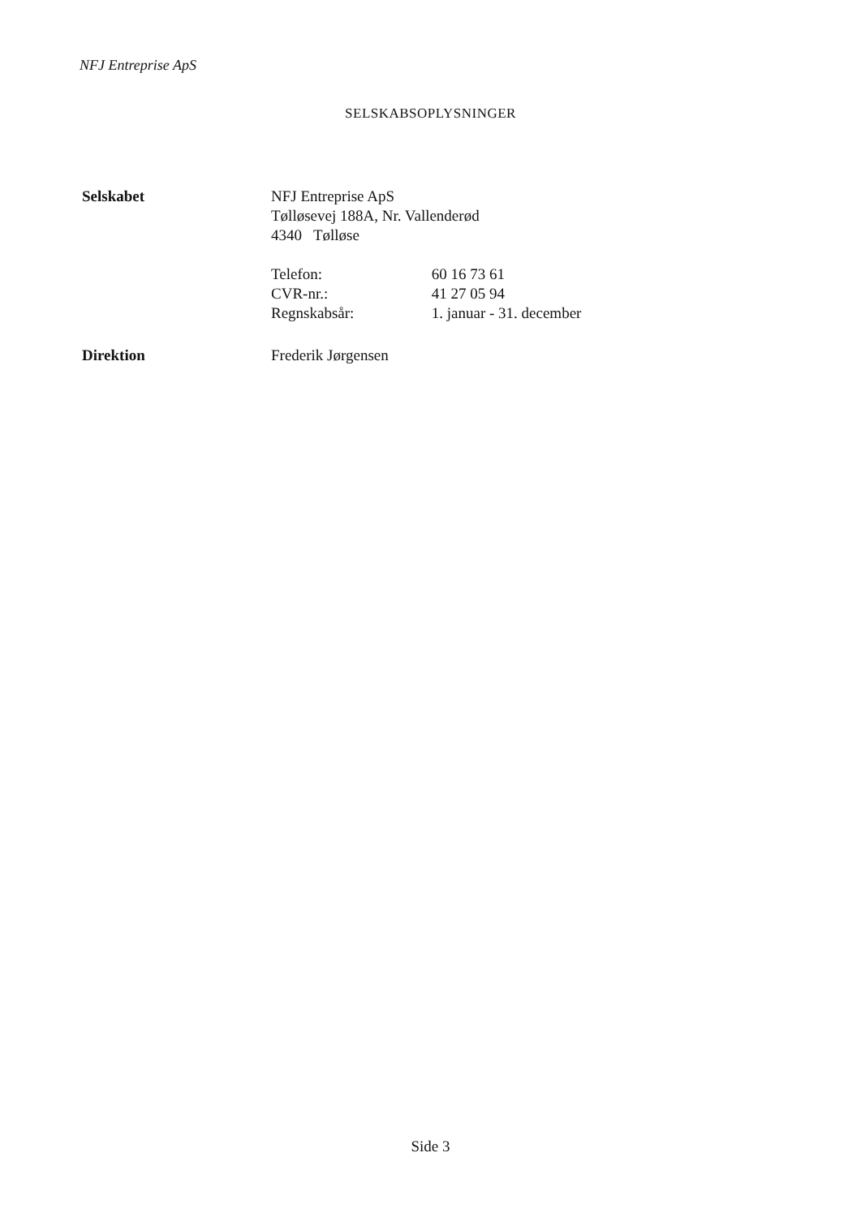NFJ Entreprise ApS
SELSKABSOPLYSNINGER
Selskabet
NFJ Entreprise ApS
Tølløsevej 188A, Nr. Vallenderød
4340 Tølløse
Telefon: 60 16 73 61
CVR-nr.: 41 27 05 94
Regnskabsår: 1. januar - 31. december
Direktion Frederik Jørgensen
Side 3